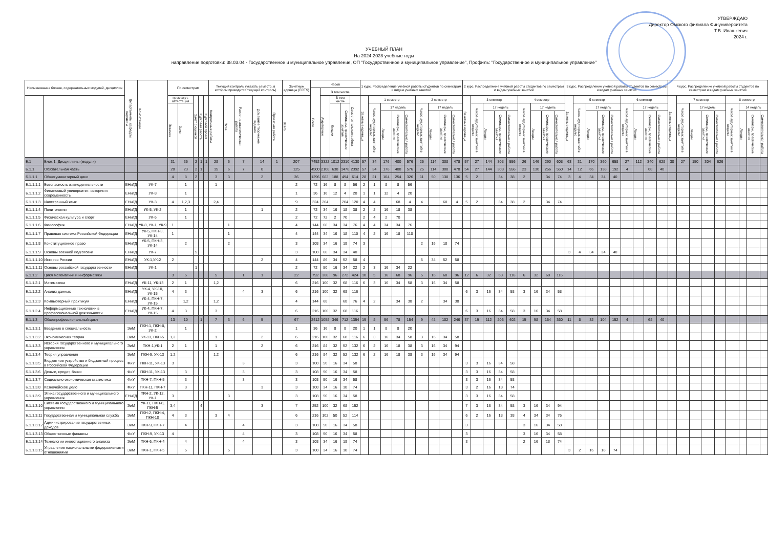УТВЕРЖДАЮ
Директор Омского филиала Финуниверситета
Т.В. Ивашкевич
2024 г.
УЧЕБНЫЙ ПЛАН
На 2024-2028 учебные годы
направление подготовки: 38.03.04 - Государственное и муниципальное управление, ОП "Государственное и муниципальное управление", Профиль: "Государственное и муниципальное управление"
| Наименование блоков, содержательных модулей, дисциплин | | Департаменты, кафедры, партнеры | Компетенции | По семестрам | | | | | Текущий контроль (указать семестр, в котором проводится текущий контроль) | | | | | Зачетные единицы (ECTS) | Часов | | | | | 1 курс. Распределение учебной работы студентов по семестрам и видам учебных занятий | | | | | | | | | 2 курс. Распределение учебной работы студентов по семестрам и видам учебных занятий | | | | | | | | | 3 курс. Распределение учебной работы студентов по семестрам и видам учебных занятий | | | | | | | | | 4 курс. Распределение учебной работы студентов по семестрам и видам учебных занятий | | | | | | | | |
| --- | --- | --- | --- | --- | --- | --- | --- | --- | --- | --- | --- | --- | --- | --- | --- | --- | --- | --- | --- | --- | --- | --- | --- | --- | --- | --- | --- | --- | --- | --- | --- | --- | --- | --- | --- | --- | --- | --- | --- | --- | --- | --- | --- | --- | --- | --- | --- | --- | --- | --- | --- | --- | --- | --- | --- |
| | | | | | | | | | | | | | | | Всего | В том числе | | | | | | | | | | | | | | | | | | | | | | | | | | | | | | | | | | | | | | | |
| | | | | промежут. аттестация | | Зачет с оценкой | Курсовая работа | Курсовой проект | Контрольные работы | Эссе | Расчетно-аналитическая работа | Домашнее творческое задание | Проектная работа | Всего | | Аудиторные | В том числе | | Самостоятельная работа | Зачетные единицы | 1 семестр | | | | 2 семестр | | | | Зачетные единицы | 3 семестр | | | | 4 семестр | | | | Зачетные единицы | 5 семестр | | | | 6 семестр | | | | Зачетные единицы | 7 семестр | | | | 8 семестр | | | |
| | | | | Экзамен | Зачет | | | | | | | | | | | | Лекции | Семинары, практические занятия | | | Часов аудиторных занятий в неделю | 17 недель | | | Часов аудиторных занятий в неделю | 17 недель | | | | Часов аудиторных занятий в неделю | 17 недель | | | Часов аудиторных занятий в неделю | 17 недель | | | | Часов аудиторных занятий в неделю | 17 недель | | | Часов аудиторных занятий в неделю | 17 недель | | | | Часов аудиторных занятий в неделю | 17 недель | | | Часов аудиторных занятий в неделю | 14 недель | | |
| | | | | | | | | | | | | | | | | | | | | | | Лекции | Семинары, практические занятия | Самостоятельная работа | | Лекции | Семинары, практические занятия | Самостоятельная работа | | | Лекции | Семинары, практические занятия | Самостоятельная работа | | Лекции | Семинары, практические занятия | Самостоятельная работа | | | Лекции | Семинары, практические занятия | Самостоятельная работа | | Лекции | Семинары, практические занятия | Самостоятельная работа | | | Лекции | Семинары, практические занятия | Самостоятельная работа | | Лекции | Семинары, практические занятия | Самостоятельная работа |
| Б.1 | Блок 1. Дисциплины (модули) | | | 31 | 35 | 2 | 1 | 1 | 28 | 6 | 7 | 14 | 1 | 207 | 7452 | 3322 | 1012 | 2310 | 4130 | 57 | 34 | 176 | 400 | 576 | 25 | 114 | 308 | 478 | 57 | 27 | 144 | 308 | 556 | 26 | 146 | 290 | 608 | 63 | 31 | 170 | 360 | 658 | 27 | 112 | 340 | 628 | 30 | 27 | 150 | 304 | 626 | | | | |
| Б.1.1 | Обязательная часть | | | 20 | 23 | 2 | 1 | | 15 | 6 | 7 | 8 | | 125 | 4500 | 2108 | 630 | 1478 | 2392 | 57 | 34 | 176 | 400 | 576 | 25 | 114 | 308 | 478 | 54 | 27 | 144 | 308 | 556 | 23 | 130 | 256 | 550 | 14 | 12 | 66 | 138 | 192 | 4 | | 68 | 40 | | | | | | | | | |
| Б.1.1.1 | Общегуманитарный цикл | | | 4 | 8 | 2 | | | 3 | 3 | | 2 | | 36 | 1296 | 682 | 188 | 494 | 614 | 28 | 21 | 104 | 254 | 326 | 11 | 50 | 138 | 136 | 5 | 2 | | 34 | 38 | 2 | | 34 | 74 | 3 | 4 | 34 | 34 | 40 | | | | | | | | | | | | | |
| Б.1.1.1.1 | Безопасность жизнедеятельности | ЕНиГД | УК-7 | | 1 | | | | 1 | | | | | 2 | 72 | 16 | 8 | 8 | 56 | 2 | 1 | 8 | 8 | 56 | | | | | | | | | | | | | | | | | | | | | | | | | | | | | | | |
| Б.1.1.1.2 | Финансовый университет: история и современность | ЕНиГД | УК-8 | | 1 | | | | | | | | | 1 | 36 | 16 | 12 | 4 | 20 | 1 | 1 | 12 | 4 | 20 | | | | | | | | | | | | | | | | | | | | | | | | | | | | | | | |
| Б.1.1.1.3 | Иностранный язык | ЕНиГД | УК-3 | 4 | 1,2,3 | | | | 2,4 | | | | | 9 | 324 | 204 | | 204 | 120 | 4 | 4 | | 68 | 4 | 4 | | 68 | 4 | 5 | 2 | | 34 | 38 | 2 | | 34 | 74 | | | | | | | | | | | | | | | | | | |
| Б.1.1.1.4 | Политология | ЕНиГД | УК-5, УК-2 | | 1 | | | | | | | 1 | | 2 | 72 | 34 | 16 | 18 | 38 | 2 | 2 | 16 | 18 | 38 | | | | | | | | | | | | | | | | | | | | | | | | | | | | | | | |
| Б.1.1.1.5 | Физическая культура и спорт | ЕНиГД | УК-6 | | 1 | | | | | | | | | 2 | 72 | 72 | 2 | 70 | | 2 | 4 | 2 | 70 | | | | | | | | | | | | | | | | | | | | | | | | | | | | | | | | |
| Б.1.1.1.6 | Философия | ЕНиГД | УК-8, УК-1, УК-9 | 1 | | | | | | 1 | | | | 4 | 144 | 68 | 34 | 34 | 76 | 4 | 4 | 34 | 34 | 76 | | | | | | | | | | | | | | | | | | | | | | | | | | | | | | | |
| Б.1.1.1.7 | Правовая система Российской Федерации | ЕНиГД | УК-5, ПКН-3, УК-14 | 1 | | | | | | 1 | | | | 4 | 144 | 34 | 16 | 18 | 110 | 4 | 2 | 16 | 18 | 110 | | | | | | | | | | | | | | | | | | | | | | | | | | | | | | | |
| Б.1.1.1.8 | Конституционное право | ЕНиГД | УК-5, ПКН-3, УК-14 | | 2 | | | | | 2 | | | | 3 | 108 | 34 | 16 | 18 | 74 | 3 | | | | | 2 | 16 | 18 | 74 | | | | | | | | | | | | | | | | | | | | | | | | | | | |
| Б.1.1.1.9 | Основы военной подготовки | ЕНиГД | УК-7 | | | 5 | | | | | | | | 3 | 108 | 68 | 34 | 34 | 40 | | | | | | | | | | | | | | | | | | | 3 | 4 | 34 | 34 | 40 | | | | | | | | | | | | | |
| Б.1.1.1.10 | История России | ЕНиГД | УК-1,УК-2 | 2 | | | | | | | | 2 | | 4 | 144 | 86 | 34 | 52 | 58 | 4 | | | | | 5 | 34 | 52 | 58 | | | | | | | | | | | | | | | | | | | | | | | | | | | |
| Б.1.1.1.11 | Основы российской государственности | ЕНиГД | УК-1 | | | 1 | | | | | | | | 2 | 72 | 50 | 16 | 34 | 22 | 2 | 3 | 16 | 34 | 22 | | | | | | | | | | | | | | | | | | | | | | | | | | | | | | | |
| Б.1.1.2 | Цикл математики и информатики | | | 3 | 5 | | | | 5 | | 1 | 1 | | 22 | 792 | 368 | 96 | 272 | 424 | 10 | 5 | 16 | 68 | 96 | 5 | 16 | 68 | 96 | 12 | 6 | 32 | 68 | 116 | 6 | 32 | 68 | 116 | | | | | | | | | | | | | | | | | | |
| Б.1.1.2.1 | Математика | ЕНиГД | УК-11, УК-13 | 2 | 1 | | | | 1,2 | | | | | 6 | 216 | 100 | 32 | 68 | 116 | 6 | 3 | 16 | 34 | 58 | 3 | 16 | 34 | 58 | | | | | | | | | | | | | | | | | | | | | | | | | | | |
| Б.1.1.2.2 | Анализ данных | ЕНиГД | УК-4, УК-10, УК-15 | 4 | 3 | | | | | | 4 | 3 | | 6 | 216 | 100 | 32 | 68 | 116 | | | | | | | | | | 6 | 3 | 16 | 34 | 58 | 3 | 16 | 34 | 58 | | | | | | | | | | | | | | | | | | |
| Б.1.1.2.3 | Компьютерный практикум | ЕНиГД | УК-4, ПКН-7, УК-15 | | 1,2 | | | | 1,2 | | | | | 4 | 144 | 68 | | 68 | 76 | 4 | 2 | | 34 | 38 | 2 | | 34 | 38 | | | | | | | | | | | | | | | | | | | | | | | | | | | |
| Б.1.1.2.4 | Информационные технологии в профессиональной деятельности | ЕНиГД | УК-4, ПКН-7, УК-15 | 4 | 3 | | | | 3 | | | | | 6 | 216 | 100 | 32 | 68 | 116 | | | | | | | | | | 6 | 3 | 16 | 34 | 58 | 3 | 16 | 34 | 58 | | | | | | | | | | | | | | | | | | |
| Б.1.1.3 | Общепрофессиональный цикл | | | 13 | 10 | | 1 | | 7 | 3 | 6 | 5 | | 67 | 2412 | 1058 | 346 | 712 | 1354 | 19 | 8 | 56 | 78 | 154 | 9 | 48 | 102 | 246 | 37 | 19 | 112 | 206 | 402 | 15 | 98 | 154 | 360 | 11 | 8 | 32 | 104 | 152 | 4 | | 68 | 40 | | | | | | | | | |
| Б.1.1.3.1 | Введение в специальность | ЭиМ | ПКН-1, ПКН-8, УК-2 | | 1 | | | | | | | | | 1 | 36 | 16 | 8 | 8 | 20 | 1 | 1 | 8 | 8 | 20 | | | | | | | | | | | | | | | | | | | | | | | | | | | | | | | |
| Б.1.1.3.2 | Экономическая теория | ЭиМ | УК-13, ПКН-5 | 1,2 | | | | | 1 | | | 2 | | 6 | 216 | 100 | 32 | 68 | 116 | 6 | 3 | 16 | 34 | 58 | 3 | 16 | 34 | 58 | | | | | | | | | | | | | | | | | | | | | | | | | | | |
| Б.1.1.3.3 | История государственного и муниципального управления | ЭиМ | ПКН-1,УК-1 | 2 | 1 | | | | 1 | | | 2 | | 6 | 216 | 84 | 32 | 52 | 132 | 6 | 2 | 16 | 18 | 38 | 3 | 16 | 34 | 94 | | | | | | | | | | | | | | | | | | | | | | | | | | | |
| Б.1.1.3.4 | Теория управления | ЭиМ | ПКН-9, УК-13 | 1,2 | | | | | 1,2 | | | | | 6 | 216 | 84 | 32 | 52 | 132 | 6 | 2 | 16 | 18 | 38 | 3 | 16 | 34 | 94 | | | | | | | | | | | | | | | | | | | | | | | | | | | |
| Б.1.1.3.5 | Бюджетное устройство и бюджетный процесс в Российской Федерации | ФиУ | ПКН-11, УК-13 | 3 | | | | | | | 3 | | | 3 | 108 | 50 | 16 | 34 | 58 | | | | | | | | | | 3 | 3 | 16 | 34 | 58 | | | | | | | | | | | | | | | | | | | | | | |
| Б.1.1.3.6 | Деньги, кредит, банки | ФиУ | ПКН-11, УК-13 | | 3 | | | | | | 3 | | | 3 | 108 | 50 | 16 | 34 | 58 | | | | | | | | | | 3 | 3 | 16 | 34 | 58 | | | | | | | | | | | | | | | | | | | | | | |
| Б.1.1.3.7 | Социально-экономическая статистика | ФиУ | ПКН-7, ПКН-5 | | 3 | | | | | | 3 | | | 3 | 108 | 50 | 16 | 34 | 58 | | | | | | | | | | 3 | 3 | 16 | 34 | 58 | | | | | | | | | | | | | | | | | | | | | | |
| Б.1.1.3.8 | Казначейское дело | ФиУ | ПКН-11, ПКН-7 | | 3 | | | | | | | 3 | | 3 | 108 | 34 | 16 | 18 | 74 | | | | | | | | | | 3 | 2 | 16 | 18 | 74 | | | | | | | | | | | | | | | | | | | | | | |
| Б.1.1.3.9 | Этика государственного и муниципального управления | ЕНиГД | ПКН-2, УК-12, УК-1 | 3 | | | | | | 3 | | | | 3 | 108 | 50 | 16 | 34 | 58 | | | | | | | | | | 3 | 3 | 16 | 34 | 58 | | | | | | | | | | | | | | | | | | | | | | |
| Б.1.1.3.10 | Система государственного и муниципального управления | ЭиМ | УК-11, ПКН-8, ПКН-5 | 3,4 | | | 4 | | | | | 3 | | 7 | 252 | 100 | 32 | 68 | 152 | | | | | | | | | | 7 | 3 | 16 | 34 | 58 | 3 | 16 | 34 | 94 | | | | | | | | | | | | | | | | | | |
| Б.1.1.3.11 | Государственная и муниципальная служба | ЭиМ | ПКН-2, ПКН-4, ПКН-10 | 4 | 3 | | | | 3 | 4 | | | | 6 | 216 | 102 | 50 | 52 | 114 | | | | | | | | | | 6 | 2 | 16 | 18 | 38 | 4 | 34 | 34 | 76 | | | | | | | | | | | | | | | | | | |
| Б.1.1.3.12 | Администрирование государственных доходов | ЭиМ | ПКН-9, ПКН-7 | | 4 | | | | | | 4 | | | 3 | 108 | 50 | 16 | 34 | 58 | | | | | | | | | | 3 | | | | | 3 | 16 | 34 | 58 | | | | | | | | | | | | | | | | | | |
| Б.1.1.3.13 | Общественные финансы | ФиУ | ПКН-9, УК-13 | 4 | | | | | | | 4 | | | 3 | 108 | 50 | 16 | 34 | 58 | | | | | | | | | | 3 | | | | | 3 | 16 | 34 | 58 | | | | | | | | | | | | | | | | | | |
| Б.1.1.3.14 | Технологии инвестиционного анализа | ЭиМ | ПКН-6, ПКН-4 | | 4 | | | | | | 4 | | | 3 | 108 | 34 | 16 | 18 | 74 | | | | | | | | | | 3 | | | | | 2 | 16 | 18 | 74 | | | | | | | | | | | | | | | | | | |
| Б.1.1.3.15 | Управление национальными федеративными отношениями | ЭиМ | ПКН-1, ПКН-5 | | 5 | | | | | 5 | | | | 3 | 108 | 34 | 16 | 18 | 74 | | | | | | | | | | | | | | | | | | | 3 | 2 | 16 | 18 | 74 | | | | | | | | | | | | | |